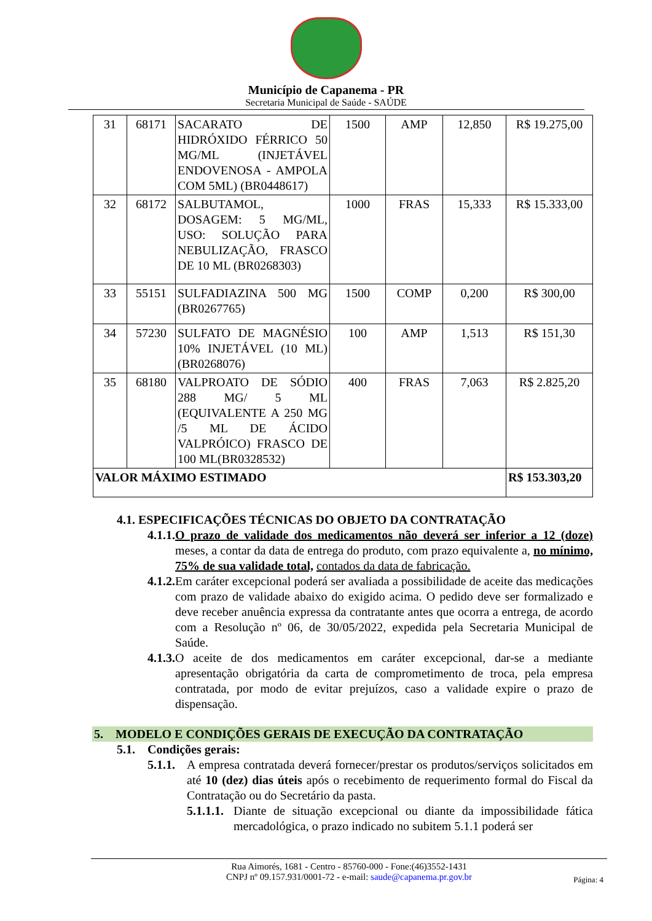Município de Capanema - PR
Secretaria Municipal de Saúde - SAÚDE
| 31 | 68171 | SACARATO DE HIDRÓXIDO FÉRRICO 50 MG/ML (INJETÁVEL ENDOVENOSA - AMPOLA COM 5ML) (BR0448617) | 1500 | AMP | 12,850 | R$ 19.275,00 |
| 32 | 68172 | SALBUTAMOL, DOSAGEM: 5 MG/ML, USO: SOLUÇÃO PARA NEBULIZAÇÃO, FRASCO DE 10 ML (BR0268303) | 1000 | FRAS | 15,333 | R$ 15.333,00 |
| 33 | 55151 | SULFADIAZINA 500 MG (BR0267765) | 1500 | COMP | 0,200 | R$ 300,00 |
| 34 | 57230 | SULFATO DE MAGNÉSIO 10% INJETÁVEL (10 ML) (BR0268076) | 100 | AMP | 1,513 | R$ 151,30 |
| 35 | 68180 | VALPROATO DE SÓDIO 288 MG/ 5 ML (EQUIVALENTE A 250 MG /5 ML DE ÁCIDO VALPRÓICO) FRASCO DE 100 ML(BR0328532) | 400 | FRAS | 7,063 | R$ 2.825,20 |
| VALOR MÁXIMO ESTIMADO | | | | | | R$ 153.303,20 |
4.1. ESPECIFICAÇÕES TÉCNICAS DO OBJETO DA CONTRATAÇÃO
4.1.1. O prazo de validade dos medicamentos não deverá ser inferior a 12 (doze) meses, a contar da data de entrega do produto, com prazo equivalente a, no mínimo, 75% de sua validade total, contados da data de fabricação.
4.1.2. Em caráter excepcional poderá ser avaliada a possibilidade de aceite das medicações com prazo de validade abaixo do exigido acima. O pedido deve ser formalizado e deve receber anuência expressa da contratante antes que ocorra a entrega, de acordo com a Resolução nº 06, de 30/05/2022, expedida pela Secretaria Municipal de Saúde.
4.1.3. O aceite de dos medicamentos em caráter excepcional, dar-se a mediante apresentação obrigatória da carta de comprometimento de troca, pela empresa contratada, por modo de evitar prejuízos, caso a validade expire o prazo de dispensação.
5. MODELO E CONDIÇÕES GERAIS DE EXECUÇÃO DA CONTRATAÇÃO
5.1. Condições gerais:
5.1.1.
A empresa contratada deverá fornecer/prestar os produtos/serviços solicitados em até 10 (dez) dias úteis após o recebimento de requerimento formal do Fiscal da Contratação ou do Secretário da pasta.
5.1.1.1.
Diante de situação excepcional ou diante da impossibilidade fática mercadológica, o prazo indicado no subitem 5.1.1 poderá ser
Rua Aimorés, 1681 - Centro - 85760-000 - Fone:(46)3552-1431
CNPJ nº 09.157.931/0001-72 - e-mail: saude@capanema.pr.gov.br
Página: 4